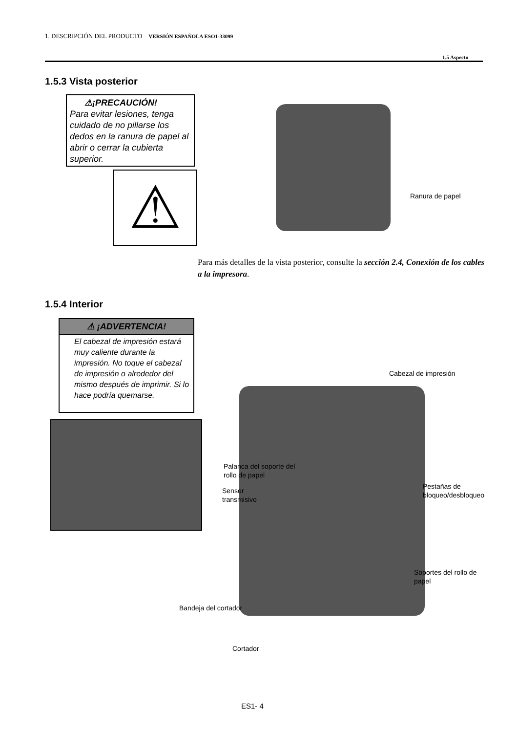1. DESCRIPCIÓN DEL PRODUCTO VERSIÓN ESPAÑOLA ESO1-33099
1.5 Aspecto
1.5.3 Vista posterior
⚠¡PRECAUCIÓN!
Para evitar lesiones, tenga cuidado de no pillarse los dedos en la ranura de papel al abrir o cerrar la cubierta superior.
⚠ Ranura de papel
Para más detalles de la vista posterior, consulte la sección 2.4, Conexión de los cables a la impresora.
1.5.4 Interior
⚠ ¡ADVERTENCIA!
El cabezal de impresión estará muy caliente durante la impresión. No toque el cabezal de impresión o alrededor del mismo después de imprimir. Si lo hace podría quemarse.
Cabezal de impresión
Palanca del soporte del
rollo de papel
Sensor
transmisivo
Pestañas de
bloqueo/desbloqueo
Soportes del rollo de
papel
Bandeja del cortador
Cortador
ES1- 4